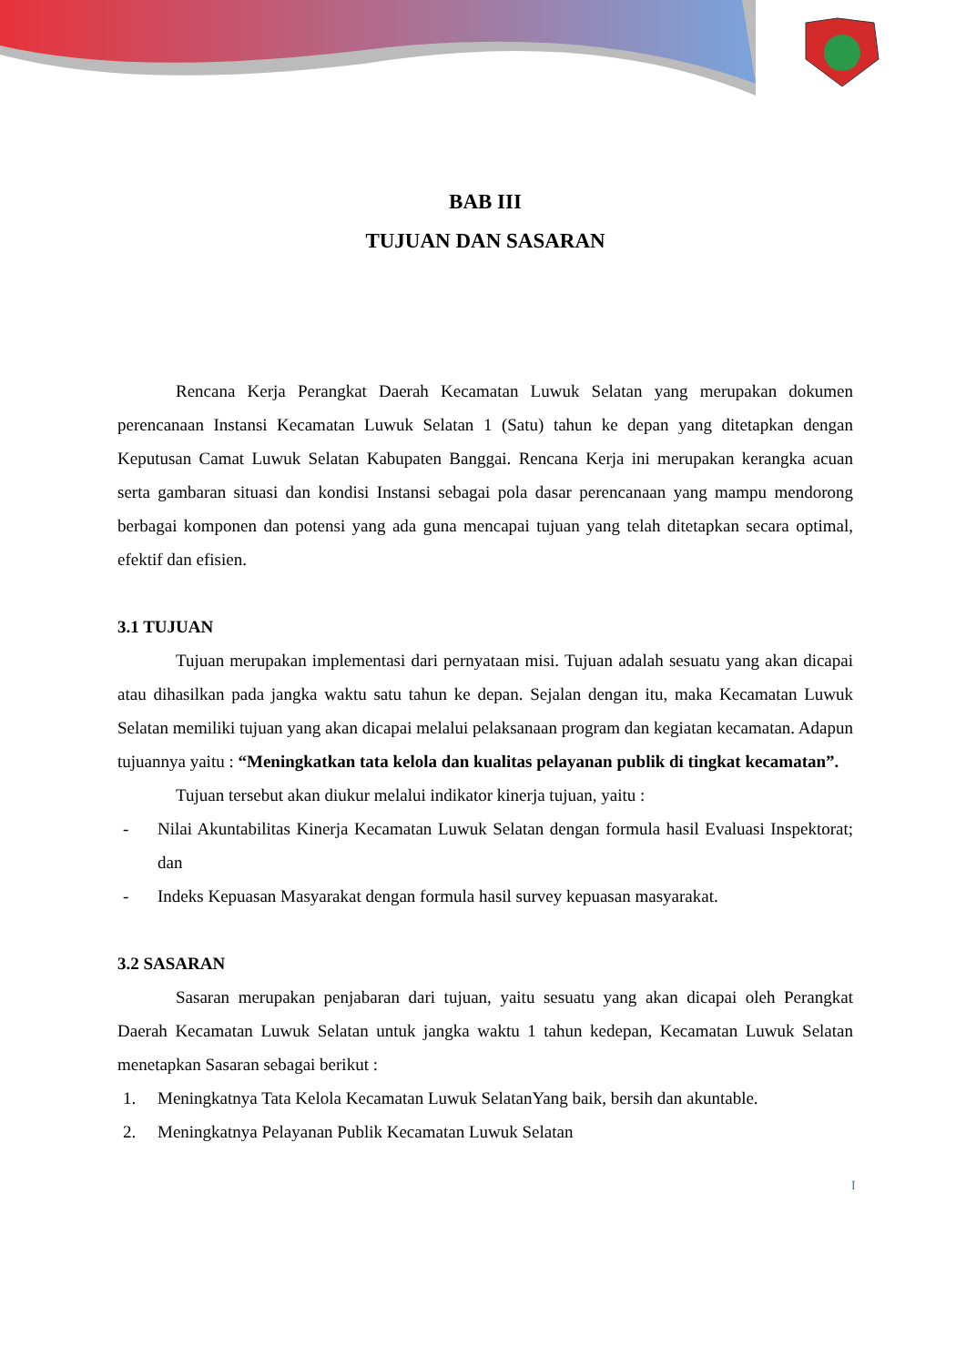BAB III
TUJUAN DAN SASARAN
Rencana Kerja Perangkat Daerah Kecamatan Luwuk Selatan yang merupakan dokumen perencanaan Instansi Kecamatan Luwuk Selatan 1 (Satu) tahun ke depan yang ditetapkan dengan Keputusan Camat Luwuk Selatan Kabupaten Banggai. Rencana Kerja ini merupakan kerangka acuan serta gambaran situasi dan kondisi Instansi sebagai pola dasar perencanaan yang mampu mendorong berbagai komponen dan potensi yang ada guna mencapai tujuan yang telah ditetapkan secara optimal, efektif dan efisien.
3.1 TUJUAN
Tujuan merupakan implementasi dari pernyataan misi. Tujuan adalah sesuatu yang akan dicapai atau dihasilkan pada jangka waktu satu tahun ke depan. Sejalan dengan itu, maka Kecamatan Luwuk Selatan memiliki tujuan yang akan dicapai melalui pelaksanaan program dan kegiatan kecamatan. Adapun tujuannya yaitu : “Meningkatkan tata kelola dan kualitas pelayanan publik di tingkat kecamatan”.
Tujuan tersebut akan diukur melalui indikator kinerja tujuan, yaitu :
- Nilai Akuntabilitas Kinerja Kecamatan Luwuk Selatan dengan formula hasil Evaluasi Inspektorat; dan
- Indeks Kepuasan Masyarakat dengan formula hasil survey kepuasan masyarakat.
3.2 SASARAN
Sasaran merupakan penjabaran dari tujuan, yaitu sesuatu yang akan dicapai oleh Perangkat Daerah Kecamatan Luwuk Selatan untuk jangka waktu 1 tahun kedepan, Kecamatan Luwuk Selatan menetapkan Sasaran sebagai berikut :
1. Meningkatnya Tata Kelola Kecamatan Luwuk SelatanYang baik, bersih dan akuntable.
2. Meningkatnya Pelayanan Publik Kecamatan Luwuk Selatan
I